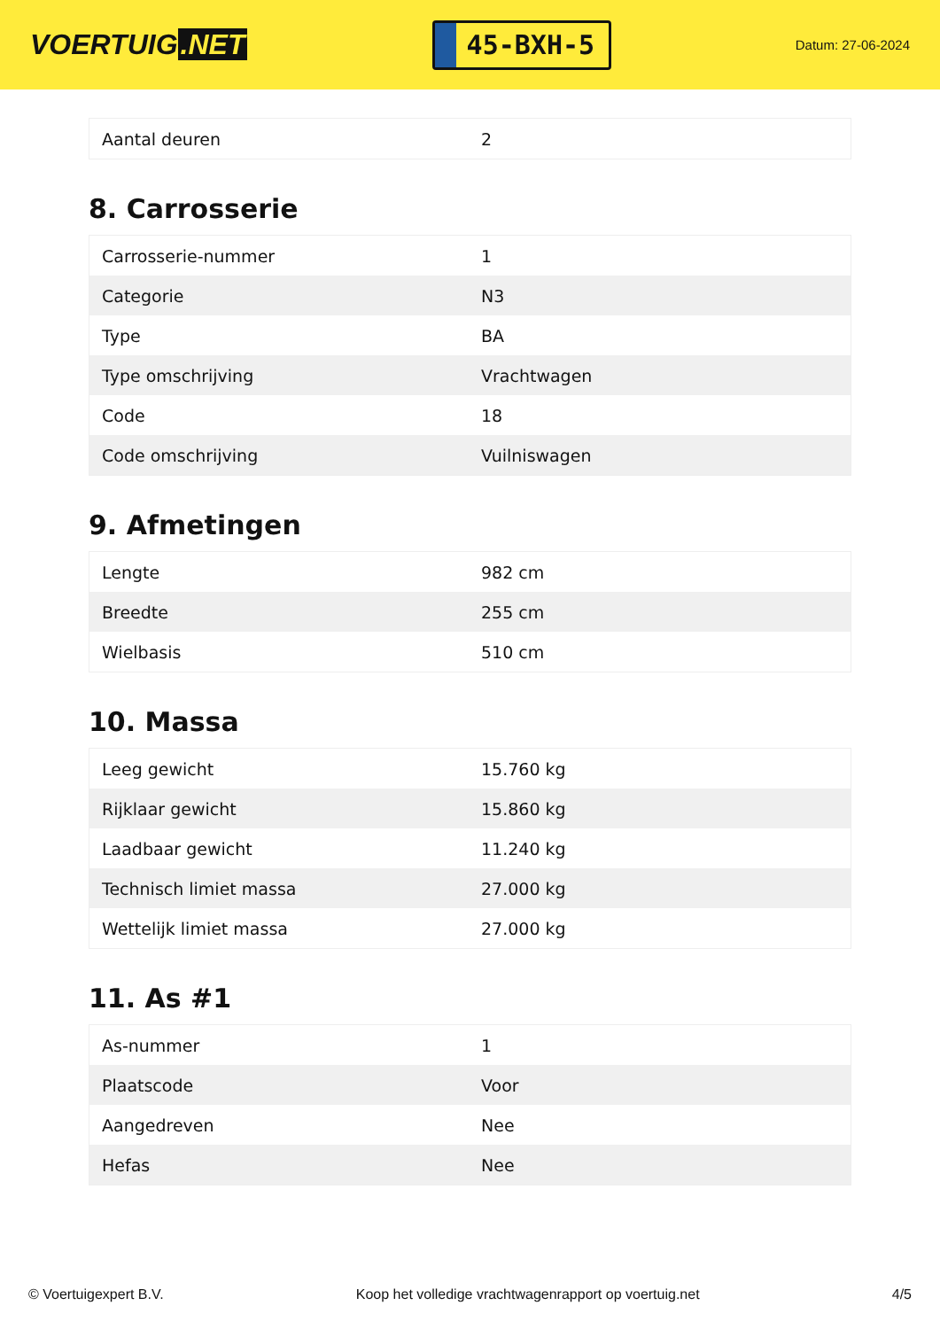VOERTUIG.NET
45-BXH-5
Datum: 27-06-2024
| Aantal deuren | 2 |
8. Carrosserie
| Carrosserie-nummer | 1 |
| Categorie | N3 |
| Type | BA |
| Type omschrijving | Vrachtwagen |
| Code | 18 |
| Code omschrijving | Vuilniswagen |
9. Afmetingen
| Lengte | 982 cm |
| Breedte | 255 cm |
| Wielbasis | 510 cm |
10. Massa
| Leeg gewicht | 15.760 kg |
| Rijklaar gewicht | 15.860 kg |
| Laadbaar gewicht | 11.240 kg |
| Technisch limiet massa | 27.000 kg |
| Wettelijk limiet massa | 27.000 kg |
11. As #1
| As-nummer | 1 |
| Plaatscode | Voor |
| Aangedreven | Nee |
| Hefas | Nee |
© Voertuigexpert B.V. Koop het volledige vrachtwagenrapport op voertuig.net 4/5